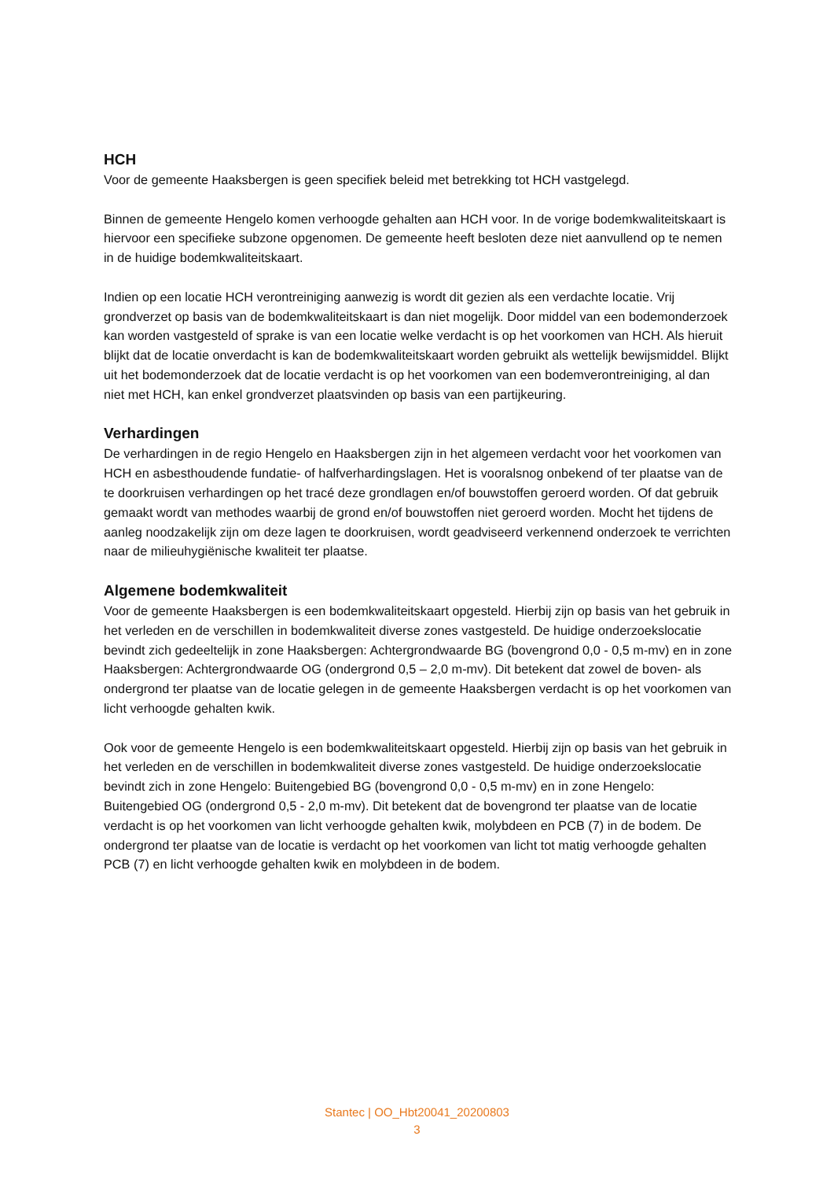HCH
Voor de gemeente Haaksbergen is geen specifiek beleid met betrekking tot HCH vastgelegd.
Binnen de gemeente Hengelo komen verhoogde gehalten aan HCH voor. In de vorige bodemkwaliteitskaart is hiervoor een specifieke subzone opgenomen. De gemeente heeft besloten deze niet aanvullend op te nemen in de huidige bodemkwaliteitskaart.
Indien op een locatie HCH verontreiniging aanwezig is wordt dit gezien als een verdachte locatie. Vrij grondverzet op basis van de bodemkwaliteitskaart is dan niet mogelijk. Door middel van een bodemonderzoek kan worden vastgesteld of sprake is van een locatie welke verdacht is op het voorkomen van HCH. Als hieruit blijkt dat de locatie onverdacht is kan de bodemkwaliteitskaart worden gebruikt als wettelijk bewijsmiddel. Blijkt uit het bodemonderzoek dat de locatie verdacht is op het voorkomen van een bodemverontreiniging, al dan niet met HCH, kan enkel grondverzet plaatsvinden op basis van een partijkeuring.
Verhardingen
De verhardingen in de regio Hengelo en Haaksbergen zijn in het algemeen verdacht voor het voorkomen van HCH en asbesthoudende fundatie- of halfverhardingslagen. Het is vooralsnog onbekend of ter plaatse van de te doorkruisen verhardingen op het tracé deze grondlagen en/of bouwstoffen geroerd worden. Of dat gebruik gemaakt wordt van methodes waarbij de grond en/of bouwstoffen niet geroerd worden. Mocht het tijdens de aanleg noodzakelijk zijn om deze lagen te doorkruisen, wordt geadviseerd verkennend onderzoek te verrichten naar de milieuhygiënische kwaliteit ter plaatse.
Algemene bodemkwaliteit
Voor de gemeente Haaksbergen is een bodemkwaliteitskaart opgesteld. Hierbij zijn op basis van het gebruik in het verleden en de verschillen in bodemkwaliteit diverse zones vastgesteld. De huidige onderzoekslocatie bevindt zich gedeeltelijk in zone Haaksbergen: Achtergrondwaarde BG (bovengrond 0,0 - 0,5 m-mv) en in zone Haaksbergen: Achtergrondwaarde OG (ondergrond 0,5 – 2,0 m-mv). Dit betekent dat zowel de boven- als ondergrond ter plaatse van de locatie gelegen in de gemeente Haaksbergen verdacht is op het voorkomen van licht verhoogde gehalten kwik.
Ook voor de gemeente Hengelo is een bodemkwaliteitskaart opgesteld. Hierbij zijn op basis van het gebruik in het verleden en de verschillen in bodemkwaliteit diverse zones vastgesteld. De huidige onderzoekslocatie bevindt zich in zone Hengelo: Buitengebied BG (bovengrond 0,0 - 0,5 m-mv) en in zone Hengelo: Buitengebied OG (ondergrond 0,5 - 2,0 m-mv). Dit betekent dat de bovengrond ter plaatse van de locatie verdacht is op het voorkomen van licht verhoogde gehalten kwik, molybdeen en PCB (7) in de bodem. De ondergrond ter plaatse van de locatie is verdacht op het voorkomen van licht tot matig verhoogde gehalten PCB (7) en licht verhoogde gehalten kwik en molybdeen in de bodem.
Stantec | OO_Hbt20041_20200803
3